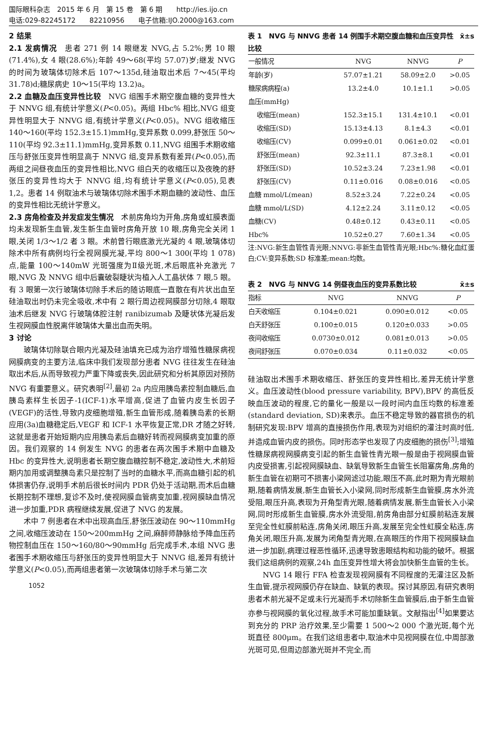国际眼科杂志　2015 年 6 月　第 15 卷　第 6 期　　http://ies.ijo.cn
电话:029-82245172　　82210956　　电子信箱:IJO.2000@163.com
2 结果
2.1 发病情况　患者 271 例 14 眼继发 NVG,占 5.2%;男 10 眼(71.4%),女 4 眼(28.6%);年龄 49～68(平均 57.07)岁;继发 NVG 的时间为玻璃体切除术后 107～135d,硅油取出术后 7～45(平均 31.78)d;糖尿病史 10～15(平均 13.2)a。
2.2 血糖及血压变异性比较　NVG 组围手术期空腹血糖的变异性大于 NNVG 组,有统计学意义(P<0.05)。两组 Hbc% 相比,NVG 组变异性明显大于 NNVG 组,有统计学意义(P<0.05)。NVG 组收缩压 140～160(平均 152.3±15.1)mmHg,变异系数 0.099,舒张压 50～110(平均 92.3±11.1)mmHg,变异系数 0.11,NVG 组围手术期收缩压与舒张压变异性明显高于 NNVG 组,变异系数有差异(P<0.05),而两组之间昼夜血压的变异性相比,NVG 组白天的收缩压以及夜晚的舒张压的变异性均大于 NNVG 组,均有统计学意义(P<0.05),见表 1,2。患者 14 例取油术与玻璃体切除术围手术期血糖的波动性、血压的变异性相比无统计学意义。
2.3 房角检查及并发症发生情况　术前房角均为开角,房角或虹膜表面均未发现新生血管,发生新生血管时房角开放 10 眼,房角完全关闭 1 眼,关闭 1/3～1/2 者 3 眼。术前曾行眼底激光光凝的 4 眼,玻璃体切除术中所有病例均行全视网膜光凝,平均 800～1 300(平均 1 078)点,能量 100～140mW 光斑强度为Ⅱ级光斑,术后眼底补充激光 7 眼,NVG 及 NNVG 组中后囊破裂睫状沟植入人工晶状体 7 眼,5 眼。有 3 眼第一次行玻璃体切除手术后的随访眼底一直散在有片状出血至硅油取出时仍未完全吸收,术中有 2 眼行周边视网膜部分切除,4 眼取油术后继发 NVG 行玻璃体腔注射 ranibizumab 及睫状体光凝后发生视网膜血性脱离伴玻璃体大量出血而失明。
3 讨论
玻璃体切除联合眼内光凝及硅油填充已成为治疗增殖性糖尿病视网膜病变的主要方法,临床中我们发现部分患者 NVG 往往发生在硅油取出术后,从而导致视力严重下降或丧失,因此研究和分析其原因对预防 NVG 有重要意义。研究表明<sup>[2]</sup>,最初 2a 内应用胰岛素控制血糖后,血胰岛素样生长因子-1(ICF-1)水平增高,促进了血管内皮生长因子(VEGF)的活性,导致内皮细胞增殖,新生血管形成,随着胰岛素的长期应用(3a)血糖稳定后,VEGF 和 ICF-1 水平恢复正常,DR 才随之好转,这就是患者开始短期内应用胰岛素后血糖好转而视网膜病变加重的原因。我们观察的 14 例发生 NVG 的患者在两次围手术期中血糖及 Hbc 的变异性大,说明患者长期空腹血糖控制不稳定,波动性大,术前短期内加用或调整胰岛素只是控制了当时的血糖水平,而高血糖引起的机体损害仍存,说明手术前后很长时间内 PDR 仍处于活动期,而术后血糖长期控制不理想,复诊不及时,使视网膜血管病变加重,视网膜缺血情况进一步加重,PDR 病程继续发展,促进了 NVG 的发展。
术中 7 例患者在术中出现高血压,舒张压波动在 90～110mmHg 之间,收缩压波动在 150～200mmHg 之间,麻醉师静脉给予降血压药物控制血压在 150～160/80～90mmHg 后完成手术,本组 NVG 患者围手术期收缩压与舒张压的变异性明显大于 NNVG 组,差异有统计学意义(P<0.05),而两组患者第一次玻璃体切除手术与第二次
1052
表 1　NVG 与 NNVG 患者 14 例围手术期空腹血糖和血压变异性比较 x̄±s
| 一般情况 | NVG | NNVG | P |
| --- | --- | --- | --- |
| 年龄(岁) | 57.07±1.21 | 58.09±2.0 | >0.05 |
| 糖尿病病程(a) | 13.2±4.0 | 10.1±1.1 | >0.05 |
| 血压(mmHg) | | | |
| 收缩压(mean) | 152.3±15.1 | 131.4±10.1 | <0.01 |
| 收缩压(SD) | 15.13±4.13 | 8.1±4.3 | <0.01 |
| 收缩压(CV) | 0.099±0.01 | 0.061±0.02 | <0.01 |
| 舒张压(mean) | 92.3±11.1 | 87.3±8.1 | <0.01 |
| 舒张压(SD) | 10.52±3.24 | 7.23±1.98 | <0.01 |
| 舒张压(CV) | 0.11±0.016 | 0.08±0.016 | <0.05 |
| 血糖 mmol/L(mean) | 8.52±3.24 | 7.22±0.24 | <0.05 |
| 血糖 mmol/L(SD) | 4.12±2.24 | 3.11±0.12 | <0.05 |
| 血糖(CV) | 0.48±0.12 | 0.43±0.11 | <0.05 |
| Hbc% | 10.52±0.27 | 7.60±1.34 | <0.05 |
注:NVG:新生血管性青光眼;NNVG:非新生血管性青光眼;Hbc%:糖化血红蛋白;CV:变异系数;SD 标准差;mean:均数。
表 2　NVG 与 NNVG 14 例昼夜血压的变异系数比较 x̄±s
| 指标 | NVG | NNVG | P |
| --- | --- | --- | --- |
| 白天收缩压 | 0.104±0.021 | 0.090±0.012 | <0.05 |
| 白天舒张压 | 0.100±0.015 | 0.120±0.033 | >0.05 |
| 夜间收缩压 | 0.0730±0.012 | 0.081±0.013 | >0.05 |
| 夜间舒张压 | 0.070±0.034 | 0.11±0.032 | <0.05 |
硅油取出术围手术期收缩压、舒张压的变异性相比,差异无统计学意义。血压波动性(blood pressure variability, BPV),BPV 的高低反映血压波动的程度,它的量化一般是以一段时间内血压均数的标准差(standard deviation, SD)来表示。血压不稳定导致的器官损伤的机制研究发现:BPV 增高的直接损伤作用,表现为对组织的灌注时高时低,并造成血管内皮的损伤。同时形态学也发现了内皮细胞的损伤<sup>[3]</sup>;增殖性糖尿病视网膜病变引起的新生血管性青光眼一般是由于视网膜血管内皮受损害,引起视网膜缺血、缺氧导致新生血管生长阻塞房角,房角的新生血管在初期可不损害小梁网滤过功能,眼压不高,此时期为青光眼前期,随着病情发展,新生血管长入小梁网,同时形成新生血管膜,房水外流受阻,眼压升高,表现为开角型青光眼,随着病情发展,新生血管长入小梁网,同时形成新生血管膜,房水外流受阻,前房角由部分虹膜前粘连发展至完全性虹膜前粘连,房角关闭,眼压升高,发展至完全性虹膜全粘连,房角关闭,眼压升高,发展为闭角型青光眼,在高眼压的作用下视网膜缺血进一步加剧,病理过程恶性循环,迅速导致患眼结构和功能的破坏。根据我们这组病例的观察,24h 血压变异性增大将会加快新生血管的生长。
NVG 14 眼行 FFA 检查发现视网膜有不同程度的无灌注区及新生血管,提示视网膜仍存在缺血、缺氧的表现。探讨其原因,有研究表明患者术前光凝不足或未行光凝而手术切除新生血管膜后,由于新生血管亦参与视网膜的氧化过程,故手术可能加重缺氧。文献指出<sup>[4]</sup>如果要达到充分的 PRP 治疗效果,至少需要 1 500～2 000 个激光斑,每个光斑直径 800μm。在我们这组患者中,取油术中见视网膜在位,中周部激光斑可见,但周边部激光斑并不完全,而